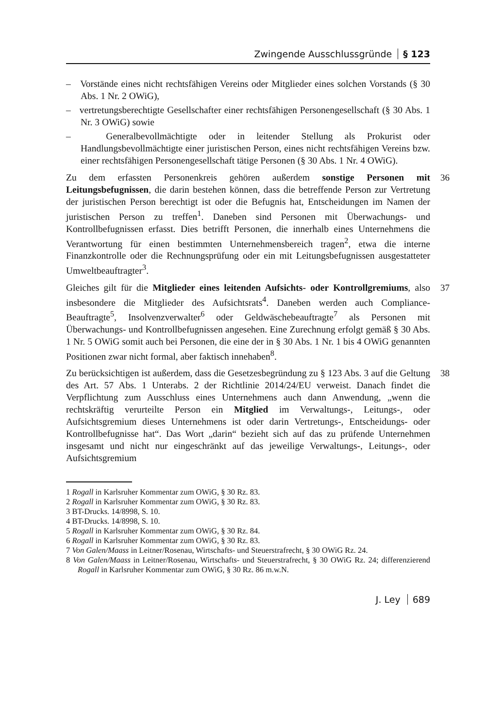Zwingende Ausschlussgründe § 123
– Vorstände eines nicht rechtsfähigen Vereins oder Mitglieder eines solchen Vorstands (§ 30 Abs. 1 Nr. 2 OWiG),
– vertretungsberechtigte Gesellschafter einer rechtsfähigen Personengesellschaft (§ 30 Abs. 1 Nr. 3 OWiG) sowie
– Generalbevollmächtigte oder in leitender Stellung als Prokurist oder Handlungsbevollmächtigte einer juristischen Person, eines nicht rechtsfähigen Vereins bzw. einer rechtsfähigen Personengesellschaft tätige Personen (§ 30 Abs. 1 Nr. 4 OWiG).
Zu dem erfassten Personenkreis gehören außerdem sonstige Personen mit Leitungsbefugnissen, die darin bestehen können, dass die betreffende Person zur Vertretung der juristischen Person berechtigt ist oder die Befugnis hat, Entscheidungen im Namen der juristischen Person zu treffen<sup>1</sup>. Daneben sind Personen mit Überwachungs- und Kontrollbefugnissen erfasst. Dies betrifft Personen, die innerhalb eines Unternehmens die Verantwortung für einen bestimmten Unternehmensbereich tragen<sup>2</sup>, etwa die interne Finanzkontrolle oder die Rechnungsprüfung oder ein mit Leitungsbefugnissen ausgestatteter Umweltbeauftragter<sup>3</sup>.
36
Gleiches gilt für die Mitglieder eines leitenden Aufsichts- oder Kontrollgremiums, also insbesondere die Mitglieder des Aufsichtsrats<sup>4</sup>. Daneben werden auch Compliance-Beauftragte<sup>5</sup>, Insolvenzverwalter<sup>6</sup> oder Geldwäschebeauftragte<sup>7</sup> als Personen mit Überwachungs- und Kontrollbefugnissen angesehen. Eine Zurechnung erfolgt gemäß § 30 Abs. 1 Nr. 5 OWiG somit auch bei Personen, die eine der in § 30 Abs. 1 Nr. 1 bis 4 OWiG genannten Positionen zwar nicht formal, aber faktisch innehaben<sup>8</sup>.
37
Zu berücksichtigen ist außerdem, dass die Gesetzesbegründung zu § 123 Abs. 3 auf die Geltung des Art. 57 Abs. 1 Unterabs. 2 der Richtlinie 2014/24/EU verweist. Danach findet die Verpflichtung zum Ausschluss eines Unternehmens auch dann Anwendung, „wenn die rechtskräftig verurteilte Person ein Mitglied im Verwaltungs-, Leitungs-, oder Aufsichtsgremium dieses Unternehmens ist oder darin Vertretungs-, Entscheidungs- oder Kontrollbefugnisse hat“. Das Wort „darin“ bezieht sich auf das zu prüfende Unternehmen insgesamt und nicht nur eingeschränkt auf das jeweilige Verwaltungs-, Leitungs-, oder Aufsichtsgremium
38
1 Rogall in Karlsruher Kommentar zum OWiG, § 30 Rz. 83.
2 Rogall in Karlsruher Kommentar zum OWiG, § 30 Rz. 83.
3 BT-Drucks. 14/8998, S. 10.
4 BT-Drucks. 14/8998, S. 10.
5 Rogall in Karlsruher Kommentar zum OWiG, § 30 Rz. 84.
6 Rogall in Karlsruher Kommentar zum OWiG, § 30 Rz. 83.
7 Von Galen/Maass in Leitner/Rosenau, Wirtschafts- und Steuerstrafrecht, § 30 OWiG Rz. 24.
8 Von Galen/Maass in Leitner/Rosenau, Wirtschafts- und Steuerstrafrecht, § 30 OWiG Rz. 24; differenzierend Rogall in Karlsruher Kommentar zum OWiG, § 30 Rz. 86 m.w.N.
J. Ley 689